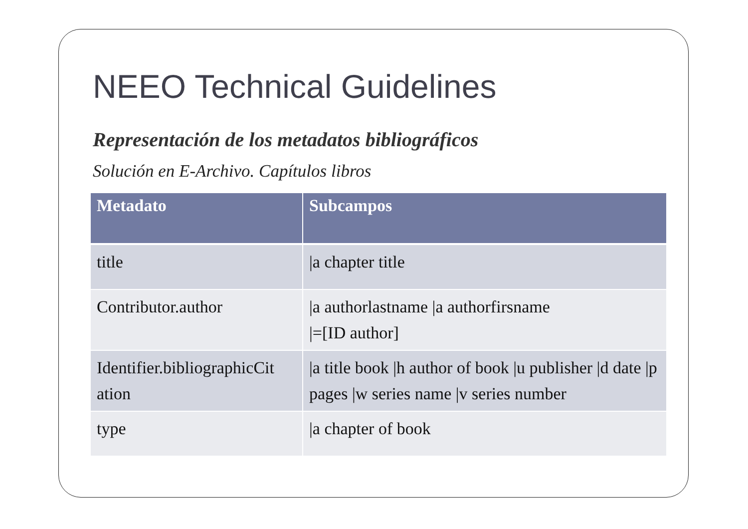NEEO Technical Guidelines
Representación de los metadatos bibliográficos
Solución en E-Archivo. Capítulos libros
| Metadato | Subcampos |
| --- | --- |
| title | /a chapter title |
| Contributor.author | /a authorlastname /a authorfirsname /=[ID author] |
| Identifier.bibliographicCit ation | /a title book /h author of book /u publisher /d date /p pages /w series name /v series number |
| type | /a chapter of book |